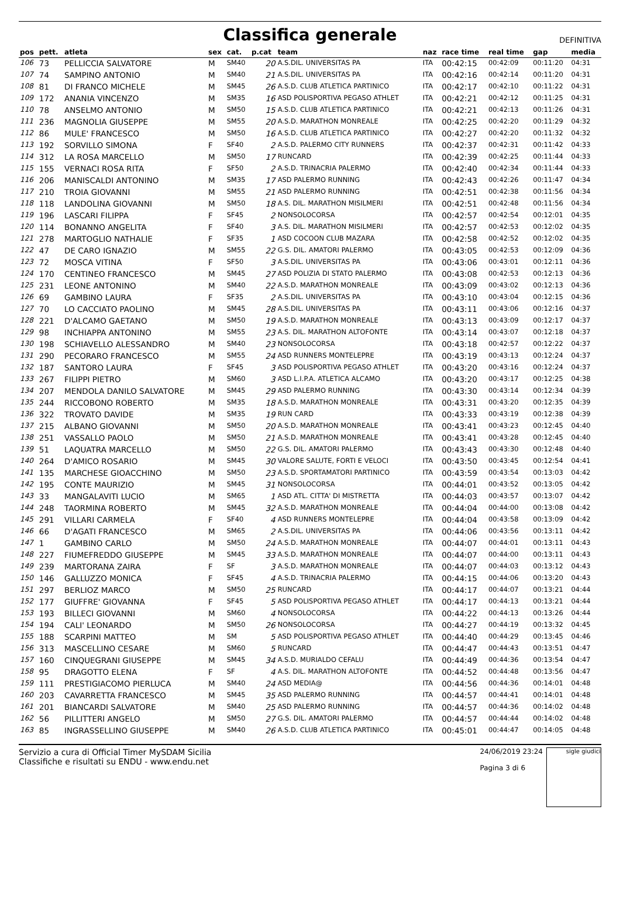Classifica generale
DEFINITIVA
| pos | pett. | atleta | sex | cat. | p.cat | team | naz | race time | real time | gap | media |
| --- | --- | --- | --- | --- | --- | --- | --- | --- | --- | --- | --- |
| 106 | 73 | PELLICCIA SALVATORE | M | SM40 | 20 | A.S.DIL. UNIVERSITAS PA | ITA | 00:42:15 | 00:42:09 | 00:11:20 | 04:31 |
| 107 | 74 | SAMPINO ANTONIO | M | SM40 | 21 | A.S.DIL. UNIVERSITAS PA | ITA | 00:42:16 | 00:42:14 | 00:11:20 | 04:31 |
| 108 | 81 | DI FRANCO MICHELE | M | SM45 | 26 | A.S.D. CLUB ATLETICA PARTINICO | ITA | 00:42:17 | 00:42:10 | 00:11:22 | 04:31 |
| 109 | 172 | ANANIA VINCENZO | M | SM35 | 16 | ASD POLISPORTIVA PEGASO ATHLET | ITA | 00:42:21 | 00:42:12 | 00:11:25 | 04:31 |
| 110 | 78 | ANSELMO ANTONIO | M | SM50 | 15 | A.S.D. CLUB ATLETICA PARTINICO | ITA | 00:42:21 | 00:42:13 | 00:11:26 | 04:31 |
| 111 | 236 | MAGNOLIA GIUSEPPE | M | SM55 | 20 | A.S.D. MARATHON MONREALE | ITA | 00:42:25 | 00:42:20 | 00:11:29 | 04:32 |
| 112 | 86 | MULE' FRANCESCO | M | SM50 | 16 | A.S.D. CLUB ATLETICA PARTINICO | ITA | 00:42:27 | 00:42:20 | 00:11:32 | 04:32 |
| 113 | 192 | SORVILLO SIMONA | F | SF40 | 2 | A.S.D. PALERMO CITY RUNNERS | ITA | 00:42:37 | 00:42:31 | 00:11:42 | 04:33 |
| 114 | 312 | LA ROSA MARCELLO | M | SM50 | 17 | RUNCARD | ITA | 00:42:39 | 00:42:25 | 00:11:44 | 04:33 |
| 115 | 155 | VERNACI ROSA RITA | F | SF50 | 2 | A.S.D. TRINACRIA PALERMO | ITA | 00:42:40 | 00:42:34 | 00:11:44 | 04:33 |
| 116 | 206 | MANISCALDI ANTONINO | M | SM35 | 17 | ASD PALERMO RUNNING | ITA | 00:42:43 | 00:42:26 | 00:11:47 | 04:34 |
| 117 | 210 | TROIA GIOVANNI | M | SM55 | 21 | ASD PALERMO RUNNING | ITA | 00:42:51 | 00:42:38 | 00:11:56 | 04:34 |
| 118 | 118 | LANDOLINA GIOVANNI | M | SM50 | 18 | A.S. DIL. MARATHON MISILMERI | ITA | 00:42:51 | 00:42:48 | 00:11:56 | 04:34 |
| 119 | 196 | LASCARI FILIPPA | F | SF45 | 2 | NONSOLOCORSA | ITA | 00:42:57 | 00:42:54 | 00:12:01 | 04:35 |
| 120 | 114 | BONANNO ANGELITA | F | SF40 | 3 | A.S. DIL. MARATHON MISILMERI | ITA | 00:42:57 | 00:42:53 | 00:12:02 | 04:35 |
| 121 | 278 | MARTOGLIO NATHALIE | F | SF35 | 1 | ASD COCOON CLUB MAZARA | ITA | 00:42:58 | 00:42:52 | 00:12:02 | 04:35 |
| 122 | 47 | DE CARO IGNAZIO | M | SM55 | 22 | G.S. DIL. AMATORI PALERMO | ITA | 00:43:05 | 00:42:53 | 00:12:09 | 04:36 |
| 123 | 72 | MOSCA VITINA | F | SF50 | 3 | A.S.DIL. UNIVERSITAS PA | ITA | 00:43:06 | 00:43:01 | 00:12:11 | 04:36 |
| 124 | 170 | CENTINEO FRANCESCO | M | SM45 | 27 | ASD POLIZIA DI STATO PALERMO | ITA | 00:43:08 | 00:42:53 | 00:12:13 | 04:36 |
| 125 | 231 | LEONE ANTONINO | M | SM40 | 22 | A.S.D. MARATHON MONREALE | ITA | 00:43:09 | 00:43:02 | 00:12:13 | 04:36 |
| 126 | 69 | GAMBINO LAURA | F | SF35 | 2 | A.S.DIL. UNIVERSITAS PA | ITA | 00:43:10 | 00:43:04 | 00:12:15 | 04:36 |
| 127 | 70 | LO CACCIATO PAOLINO | M | SM45 | 28 | A.S.DIL. UNIVERSITAS PA | ITA | 00:43:11 | 00:43:06 | 00:12:16 | 04:37 |
| 128 | 221 | D'ALCAMO GAETANO | M | SM50 | 19 | A.S.D. MARATHON MONREALE | ITA | 00:43:13 | 00:43:09 | 00:12:17 | 04:37 |
| 129 | 98 | INCHIAPPA ANTONINO | M | SM55 | 23 | A.S. DIL. MARATHON ALTOFONTE | ITA | 00:43:14 | 00:43:07 | 00:12:18 | 04:37 |
| 130 | 198 | SCHIAVELLO ALESSANDRO | M | SM40 | 23 | NONSOLOCORSA | ITA | 00:43:18 | 00:42:57 | 00:12:22 | 04:37 |
| 131 | 290 | PECORARO FRANCESCO | M | SM55 | 24 | ASD RUNNERS MONTELEPRE | ITA | 00:43:19 | 00:43:13 | 00:12:24 | 04:37 |
| 132 | 187 | SANTORO LAURA | F | SF45 | 3 | ASD POLISPORTIVA PEGASO ATHLET | ITA | 00:43:20 | 00:43:16 | 00:12:24 | 04:37 |
| 133 | 267 | FILIPPI PIETRO | M | SM60 | 3 | ASD L.I.P.A. ATLETICA ALCAMO | ITA | 00:43:20 | 00:43:17 | 00:12:25 | 04:38 |
| 134 | 207 | MENDOLA DANILO SALVATORE | M | SM45 | 29 | ASD PALERMO RUNNING | ITA | 00:43:30 | 00:43:14 | 00:12:34 | 04:39 |
| 135 | 244 | RICCOBONO ROBERTO | M | SM35 | 18 | A.S.D. MARATHON MONREALE | ITA | 00:43:31 | 00:43:20 | 00:12:35 | 04:39 |
| 136 | 322 | TROVATO DAVIDE | M | SM35 | 19 | RUN CARD | ITA | 00:43:33 | 00:43:19 | 00:12:38 | 04:39 |
| 137 | 215 | ALBANO GIOVANNI | M | SM50 | 20 | A.S.D. MARATHON MONREALE | ITA | 00:43:41 | 00:43:23 | 00:12:45 | 04:40 |
| 138 | 251 | VASSALLO PAOLO | M | SM50 | 21 | A.S.D. MARATHON MONREALE | ITA | 00:43:41 | 00:43:28 | 00:12:45 | 04:40 |
| 139 | 51 | LAQUATRA MARCELLO | M | SM50 | 22 | G.S. DIL. AMATORI PALERMO | ITA | 00:43:43 | 00:43:30 | 00:12:48 | 04:40 |
| 140 | 264 | D'AMICO ROSARIO | M | SM45 | 30 | VALORE SALUTE, FORTI E VELOCI | ITA | 00:43:50 | 00:43:45 | 00:12:54 | 04:41 |
| 141 | 135 | MARCHESE GIOACCHINO | M | SM50 | 23 | A.S.D. SPORTAMATORI PARTINICO | ITA | 00:43:59 | 00:43:54 | 00:13:03 | 04:42 |
| 142 | 195 | CONTE MAURIZIO | M | SM45 | 31 | NONSOLOCORSA | ITA | 00:44:01 | 00:43:52 | 00:13:05 | 04:42 |
| 143 | 33 | MANGALAVITI LUCIO | M | SM65 | 1 | ASD ATL. CITTA' DI MISTRETTA | ITA | 00:44:03 | 00:43:57 | 00:13:07 | 04:42 |
| 144 | 248 | TAORMINA ROBERTO | M | SM45 | 32 | A.S.D. MARATHON MONREALE | ITA | 00:44:04 | 00:44:00 | 00:13:08 | 04:42 |
| 145 | 291 | VILLARI CARMELA | F | SF40 | 4 | ASD RUNNERS MONTELEPRE | ITA | 00:44:04 | 00:43:58 | 00:13:09 | 04:42 |
| 146 | 66 | D'AGATI FRANCESCO | M | SM65 | 2 | A.S.DIL. UNIVERSITAS PA | ITA | 00:44:06 | 00:43:56 | 00:13:11 | 04:42 |
| 147 | 1 | GAMBINO CARLO | M | SM50 | 24 | A.S.D. MARATHON MONREALE | ITA | 00:44:07 | 00:44:01 | 00:13:11 | 04:43 |
| 148 | 227 | FIUMEFREDDO GIUSEPPE | M | SM45 | 33 | A.S.D. MARATHON MONREALE | ITA | 00:44:07 | 00:44:00 | 00:13:11 | 04:43 |
| 149 | 239 | MARTORANA ZAIRA | F | SF | 3 | A.S.D. MARATHON MONREALE | ITA | 00:44:07 | 00:44:03 | 00:13:12 | 04:43 |
| 150 | 146 | GALLUZZO MONICA | F | SF45 | 4 | A.S.D. TRINACRIA PALERMO | ITA | 00:44:15 | 00:44:06 | 00:13:20 | 04:43 |
| 151 | 297 | BERLIOZ MARCO | M | SM50 | 25 | RUNCARD | ITA | 00:44:17 | 00:44:07 | 00:13:21 | 04:44 |
| 152 | 177 | GIUFFRE' GIOVANNA | F | SF45 | 5 | ASD POLISPORTIVA PEGASO ATHLET | ITA | 00:44:17 | 00:44:13 | 00:13:21 | 04:44 |
| 153 | 193 | BILLECI GIOVANNI | M | SM60 | 4 | NONSOLOCORSA | ITA | 00:44:22 | 00:44:13 | 00:13:26 | 04:44 |
| 154 | 194 | CALI' LEONARDO | M | SM50 | 26 | NONSOLOCORSA | ITA | 00:44:27 | 00:44:19 | 00:13:32 | 04:45 |
| 155 | 188 | SCARPINI MATTEO | M | SM | 5 | ASD POLISPORTIVA PEGASO ATHLET | ITA | 00:44:40 | 00:44:29 | 00:13:45 | 04:46 |
| 156 | 313 | MASCELLINO CESARE | M | SM60 | 5 | RUNCARD | ITA | 00:44:47 | 00:44:43 | 00:13:51 | 04:47 |
| 157 | 160 | CINQUEGRANI GIUSEPPE | M | SM45 | 34 | A.S.D. MURIALDO CEFALU | ITA | 00:44:49 | 00:44:36 | 00:13:54 | 04:47 |
| 158 | 95 | DRAGOTTO ELENA | F | SF | 4 | A.S. DIL. MARATHON ALTOFONTE | ITA | 00:44:52 | 00:44:48 | 00:13:56 | 04:47 |
| 159 | 111 | PRESTIGIACOMO PIERLUCA | M | SM40 | 24 | ASD MEDIA@ | ITA | 00:44:56 | 00:44:36 | 00:14:01 | 04:48 |
| 160 | 203 | CAVARRETTA FRANCESCO | M | SM45 | 35 | ASD PALERMO RUNNING | ITA | 00:44:57 | 00:44:41 | 00:14:01 | 04:48 |
| 161 | 201 | BIANCARDI SALVATORE | M | SM40 | 25 | ASD PALERMO RUNNING | ITA | 00:44:57 | 00:44:36 | 00:14:02 | 04:48 |
| 162 | 56 | PILLITTERI ANGELO | M | SM50 | 27 | G.S. DIL. AMATORI PALERMO | ITA | 00:44:57 | 00:44:44 | 00:14:02 | 04:48 |
| 163 | 85 | INGRASSELLINO GIUSEPPE | M | SM40 | 26 | A.S.D. CLUB ATLETICA PARTINICO | ITA | 00:45:01 | 00:44:47 | 00:14:05 | 04:48 |
Servizio a cura di Official Timer MySDAM Sicilia
Classifiche e risultati su ENDU - www.endu.net
24/06/2019 23:24
Pagina 3 di 6
sigle giudici